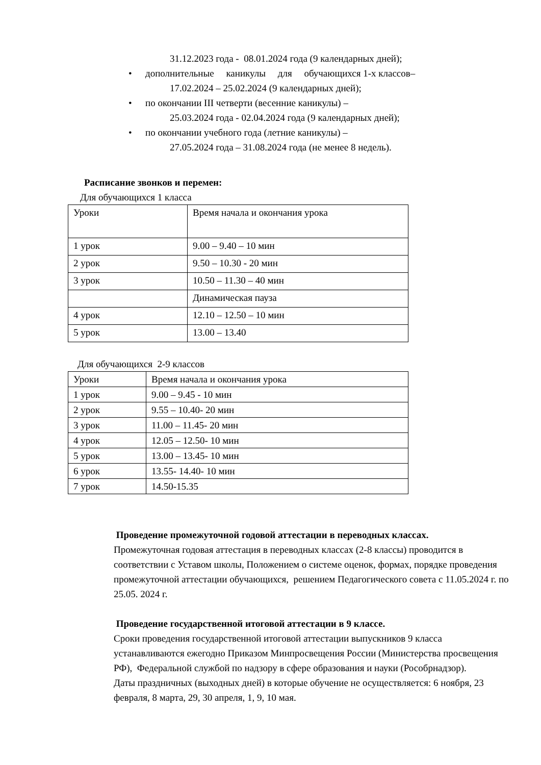31.12.2023 года - 08.01.2024 года (9 календарных дней);
• дополнительные каникулы для обучающихся 1-х классов–
17.02.2024 – 25.02.2024 (9 календарных дней);
• по окончании III четверти (весенние каникулы) –
25.03.2024 года - 02.04.2024 года (9 календарных дней);
• по окончании учебного года (летние каникулы) –
27.05.2024 года – 31.08.2024 года (не менее 8 недель).
Расписание звонков и перемен:
Для обучающихся 1 класса
| Уроки | Время начала и окончания урока |
| 1 урок | 9.00 – 9.40 – 10 мин |
| 2 урок | 9.50 – 10.30 - 20 мин |
| 3 урок | 10.50 – 11.30 – 40 мин |
| | Динамическая пауза |
| 4 урок | 12.10 – 12.50 – 10 мин |
| 5 урок | 13.00 – 13.40 |
Для обучающихся 2-9 классов
| Уроки | Время начала и окончания урока |
| 1 урок | 9.00 – 9.45 - 10 мин |
| 2 урок | 9.55 – 10.40- 20 мин |
| 3 урок | 11.00 – 11.45- 20 мин |
| 4 урок | 12.05 – 12.50- 10 мин |
| 5 урок | 13.00 – 13.45- 10 мин |
| 6 урок | 13.55- 14.40- 10 мин |
| 7 урок | 14.50-15.35 |
Проведение промежуточной годовой аттестации в переводных классах.
Промежуточная годовая аттестация в переводных классах (2-8 классы) проводится в соответствии с Уставом школы, Положением о системе оценок, формах, порядке проведения промежуточной аттестации обучающихся, решением Педагогического совета с 11.05.2024 г. по 25.05. 2024 г.
Проведение государственной итоговой аттестации в 9 классе.
Сроки проведения государственной итоговой аттестации выпускников 9 класса устанавливаются ежегодно Приказом Минпросвещения России (Министерства просвещения РФ), Федеральной службой по надзору в сфере образования и науки (Рособрнадзор).
Даты праздничных (выходных дней) в которые обучение не осуществляется: 6 ноября, 23 февраля, 8 марта, 29, 30 апреля, 1, 9, 10 мая.